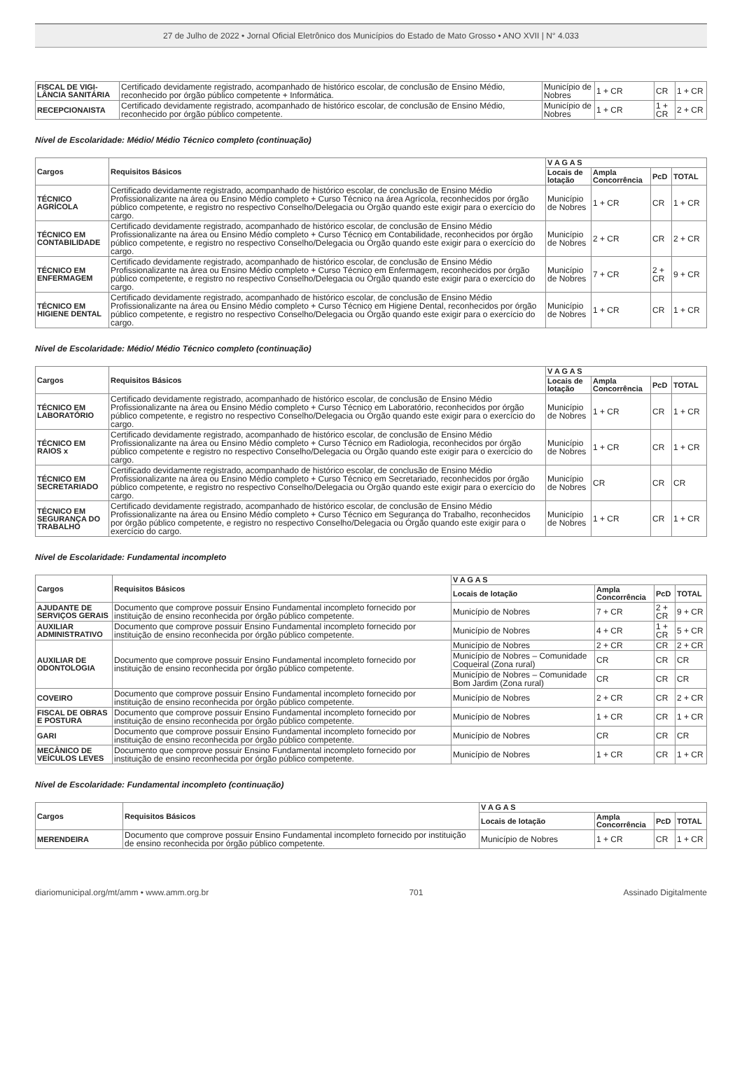27 de Julho de 2022 • Jornal Oficial Eletrônico dos Municípios do Estado de Mato Grosso • ANO XVII | N° 4.033
| FISCAL DE VIGI-LÂNCIA SANITÁRIA | Certificado devidamente registrado, acompanhado de histórico escolar, de conclusão de Ensino Médio, reconhecido por órgão público competente + Informática. | Município de Nobres | 1 + CR | CR | 1 + CR |
| RECEPCIONAISTA | Certificado devidamente registrado, acompanhado de histórico escolar, de conclusão de Ensino Médio, reconhecido por órgão público competente. | Município de Nobres | 1 + CR | 1 + CR | 2 + CR |
Nível de Escolaridade: Médio/ Médio Técnico completo (continuação)
| Cargos | Requisitos Básicos | V A G A S | | | |
| --- | --- | --- | --- | --- | --- |
| | | Locais de lotação | Ampla Concorrência | PcD | TOTAL |
| TÉCNICO AGRÍCOLA | Certificado devidamente registrado, acompanhado de histórico escolar, de conclusão de Ensino Médio Profissionalizante na área ou Ensino Médio completo + Curso Técnico na área Agrícola, reconhecidos por órgão público competente, e registro no respectivo Conselho/Delegacia ou Órgão quando este exigir para o exercício do cargo. | Município de Nobres | 1 + CR | CR | 1 + CR |
| TÉCNICO EM CONTABILIDADE | Certificado devidamente registrado, acompanhado de histórico escolar, de conclusão de Ensino Médio Profissionalizante na área ou Ensino Médio completo + Curso Técnico em Contabilidade, reconhecidos por órgão público competente, e registro no respectivo Conselho/Delegacia ou Órgão quando este exigir para o exercício do cargo. | Município de Nobres | 2 + CR | CR | 2 + CR |
| TÉCNICO EM ENFERMAGEM | Certificado devidamente registrado, acompanhado de histórico escolar, de conclusão de Ensino Médio Profissionalizante na área ou Ensino Médio completo + Curso Técnico em Enfermagem, reconhecidos por órgão público competente, e registro no respectivo Conselho/Delegacia ou Órgão quando este exigir para o exercício do cargo. | Município de Nobres | 7 + CR | 2 + CR | 9 + CR |
| TÉCNICO EM HIGIENE DENTAL | Certificado devidamente registrado, acompanhado de histórico escolar, de conclusão de Ensino Médio Profissionalizante na área ou Ensino Médio completo + Curso Técnico em Higiene Dental, reconhecidos por órgão público competente, e registro no respectivo Conselho/Delegacia ou Órgão quando este exigir para o exercício do cargo. | Município de Nobres | 1 + CR | CR | 1 + CR |
Nível de Escolaridade: Médio/ Médio Técnico completo (continuação)
| Cargos | Requisitos Básicos | V A G A S | | | |
| --- | --- | --- | --- | --- | --- |
| | | Locais de lotação | Ampla Concorrência | PcD | TOTAL |
| TÉCNICO EM LABORATÓRIO | Certificado devidamente registrado, acompanhado de histórico escolar, de conclusão de Ensino Médio Profissionalizante na área ou Ensino Médio completo + Curso Técnico em Laboratório, reconhecidos por órgão público competente, e registro no respectivo Conselho/Delegacia ou Órgão quando este exigir para o exercício do cargo. | Município de Nobres | 1 + CR | CR | 1 + CR |
| TÉCNICO EM RAIOS x | Certificado devidamente registrado, acompanhado de histórico escolar, de conclusão de Ensino Médio Profissionalizante na área ou Ensino Médio completo + Curso Técnico em Radiologia, reconhecidos por órgão público competente e registro no respectivo Conselho/Delegacia ou Órgão quando este exigir para o exercício do cargo. | Município de Nobres | 1 + CR | CR | 1 + CR |
| TÉCNICO EM SECRETARIADO | Certificado devidamente registrado, acompanhado de histórico escolar, de conclusão de Ensino Médio Profissionalizante na área ou Ensino Médio completo + Curso Técnico em Secretariado, reconhecidos por órgão público competente, e registro no respectivo Conselho/Delegacia ou Órgão quando este exigir para o exercício do cargo. | Município de Nobres | CR | CR | CR |
| TÉCNICO EM SEGURANÇA DO TRABALHO | Certificado devidamente registrado, acompanhado de histórico escolar, de conclusão de Ensino Médio Profissionalizante na área ou Ensino Médio completo + Curso Técnico em Segurança do Trabalho, reconhecidos por órgão público competente, e registro no respectivo Conselho/Delegacia ou Órgão quando este exigir para o exercício do cargo. | Município de Nobres | 1 + CR | CR | 1 + CR |
Nível de Escolaridade: Fundamental incompleto
| Cargos | Requisitos Básicos | V A G A S | | | |
| --- | --- | --- | --- | --- | --- |
| | | Locais de lotação | Ampla Concorrência | PcD | TOTAL |
| AJUDANTE DE SERVIÇOS GERAIS | Documento que comprove possuir Ensino Fundamental incompleto fornecido por instituição de ensino reconhecida por órgão público competente. | Município de Nobres | 7 + CR | 2 + CR | 9 + CR |
| AUXILIAR ADMINISTRATIVO | Documento que comprove possuir Ensino Fundamental incompleto fornecido por instituição de ensino reconhecida por órgão público competente. | Município de Nobres | 4 + CR | 1 + CR | 5 + CR |
| AUXILIAR DE ODONTOLOGIA | Documento que comprove possuir Ensino Fundamental incompleto fornecido por instituição de ensino reconhecida por órgão público competente. | Município de Nobres | 2 + CR | CR | 2 + CR |
| | | Município de Nobres – Comunidade Coqueiral (Zona rural) | CR | CR | CR |
| | | Município de Nobres – Comunidade Bom Jardim (Zona rural) | CR | CR | CR |
| COVEIRO | Documento que comprove possuir Ensino Fundamental incompleto fornecido por instituição de ensino reconhecida por órgão público competente. | Município de Nobres | 2 + CR | CR | 2 + CR |
| FISCAL DE OBRAS E POSTURA | Documento que comprove possuir Ensino Fundamental incompleto fornecido por instituição de ensino reconhecida por órgão público competente. | Município de Nobres | 1 + CR | CR | 1 + CR |
| GARI | Documento que comprove possuir Ensino Fundamental incompleto fornecido por instituição de ensino reconhecida por órgão público competente. | Município de Nobres | CR | CR | CR |
| MECÂNICO DE VEÍCULOS LEVES | Documento que comprove possuir Ensino Fundamental incompleto fornecido por instituição de ensino reconhecida por órgão público competente. | Município de Nobres | 1 + CR | CR | 1 + CR |
Nível de Escolaridade: Fundamental incompleto (continuação)
| Cargos | Requisitos Básicos | V A G A S | | | |
| --- | --- | --- | --- | --- | --- |
| | | Locais de lotação | Ampla Concorrência | PcD | TOTAL |
| MERENDEIRA | Documento que comprove possuir Ensino Fundamental incompleto fornecido por instituição de ensino reconhecida por órgão público competente. | Município de Nobres | 1 + CR | CR | 1 + CR |
diariomunicipal.org/mt/amm • www.amm.org.br 701 Assinado Digitalmente